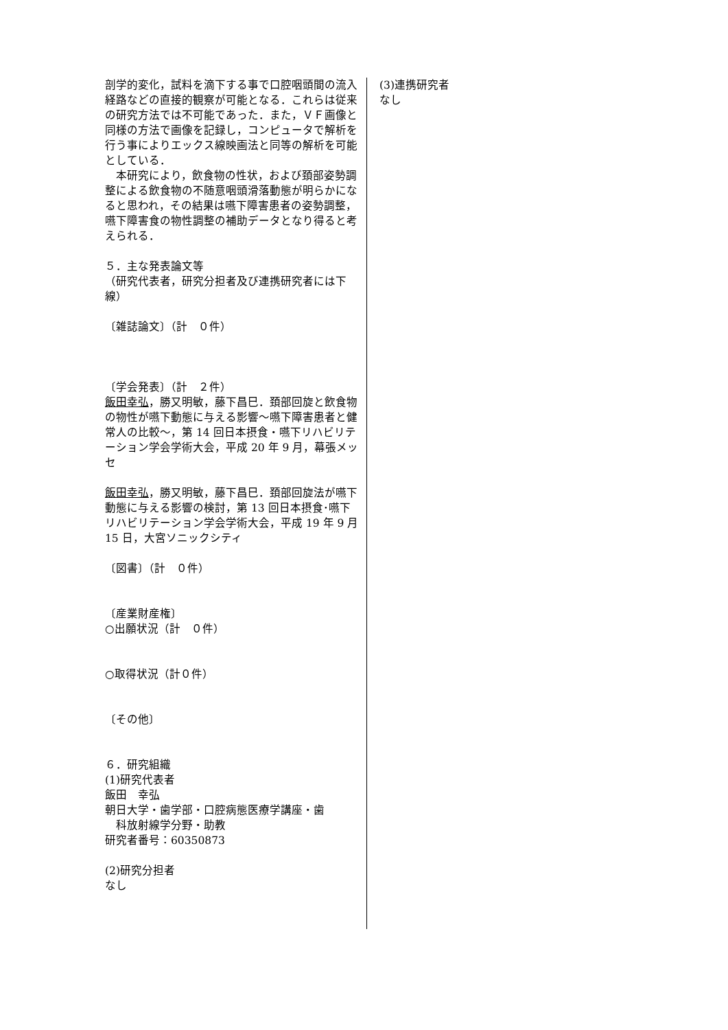剖学的変化，試料を滴下する事で口腔咽頭間の流入経路などの直接的観察が可能となる．これらは従来の研究方法では不可能であった．また，ＶＦ画像と同様の方法で画像を記録し，コンピュータで解析を行う事によりエックス線映画法と同等の解析を可能としている．
　本研究により，飲食物の性状，および頚部姿勢調整による飲食物の不随意咽頭滑落動態が明らかになると思われ，その結果は嚥下障害患者の姿勢調整，嚥下障害食の物性調整の補助データとなり得ると考えられる．
５．主な発表論文等
（研究代表者，研究分担者及び連携研究者には下線）
〔雑誌論文〕（計　０件）
〔学会発表〕（計　２件）
飯田幸弘，勝又明敏，藤下昌巳．頚部回旋と飲食物の物性が嚥下動態に与える影響〜嚥下障害患者と健常人の比較〜，第 14 回日本摂食・嚥下リハビリテーション学会学術大会，平成 20 年 9 月，幕張メッセ
飯田幸弘，勝又明敏，藤下昌巳．頚部回旋法が嚥下動態に与える影響の検討，第 13 回日本摂食･嚥下リハビリテーション学会学術大会，平成 19 年 9 月 15 日，大宮ソニックシティ
〔図書〕（計　０件）
〔産業財産権〕
○出願状況（計　０件）
○取得状況（計０件）
〔その他〕
６．研究組織
(1)研究代表者
飯田　幸弘
朝日大学・歯学部・口腔病態医療学講座・歯
　科放射線学分野・助教
研究者番号：60350873
(2)研究分担者
なし
(3)連携研究者
なし